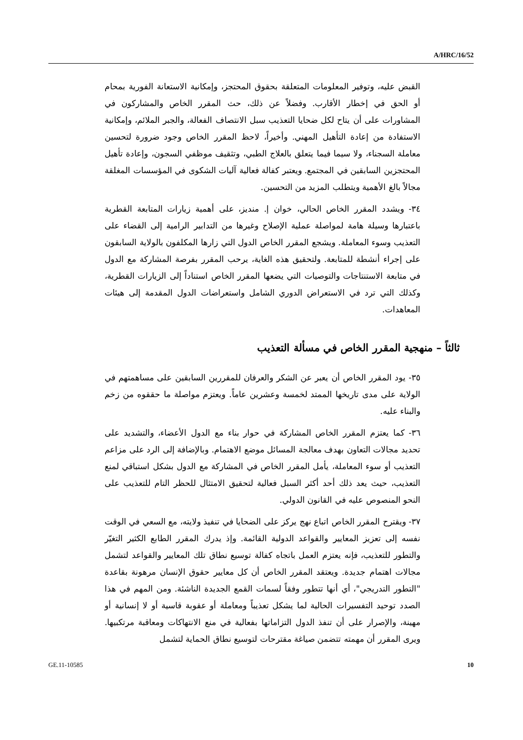A/HRC/16/52
القبض عليه، وتوفير المعلومات المتعلقة بحقوق المحتجز، وإمكانية الاستعانة الفورية بمحام أو الحق في إخطار الأقارب. وفضلاً عن ذلك، حث المقرر الخاص والمشاركون في المشاورات على أن يتاح لكل ضحايا التعذيب سبل الانتصاف الفعالة، والجبر الملائم، وإمكانية الاستفادة من إعادة التأهيل المهني. وأخيراً، لاحظ المقرر الخاص وجود ضرورة لتحسين معاملة السجناء، ولا سيما فيما يتعلق بالعلاج الطبي، وتثقيف موظفي السجون، وإعادة تأهيل المحتجزين السابقين في المجتمع. ويعتبر كفالة فعالية آليات الشكوى في المؤسسات المغلقة مجالاً بالغ الأهمية ويتطلب المزيد من التحسين.
٣٤- ويشدد المقرر الخاص الحالي، خوان إ. منديز، على أهمية زيارات المتابعة القطرية باعتبارها وسيلة هامة لمواصلة عملية الإصلاح وغيرها من التدابير الرامية إلى القضاء على التعذيب وسوء المعاملة. ويشجع المقرر الخاص الدول التي زارها المكلفون بالولاية السابقون على إجراء أنشطة للمتابعة. ولتحقيق هذه الغاية، يرحب المقرر بفرصة المشاركة مع الدول في متابعة الاستنتاجات والتوصيات التي يضعها المقرر الخاص استناداً إلى الزيارات القطرية، وكذلك التي ترد في الاستعراض الدوري الشامل واستعراضات الدول المقدمة إلى هيئات المعاهدات.
ثالثاً – منهجية المقرر الخاص في مسألة التعذيب
٣٥- يود المقرر الخاص أن يعبر عن الشكر والعرفان للمقررين السابقين على مساهمتهم في الولاية على مدى تاريخها الممتد لخمسة وعشرين عاماً. ويعتزم مواصلة ما حققوه من زخم والبناء عليه.
٣٦- كما يعتزم المقرر الخاص المشاركة في حوار بناء مع الدول الأعضاء، والتشديد على تحديد مجالات التعاون بهدف معالجة المسائل موضع الاهتمام. وبالإضافة إلى الرد على مزاعم التعذيب أو سوء المعاملة، يأمل المقرر الخاص في المشاركة مع الدول بشكل استباقي لمنع التعذيب، حيث يعد ذلك أحد أكثر السبل فعالية لتحقيق الامتثال للحظر التام للتعذيب على النحو المنصوص عليه في القانون الدولي.
٣٧- ويقترح المقرر الخاص اتباع نهج يركز على الضحايا في تنفيذ ولايته، مع السعي في الوقت نفسه إلى تعزيز المعايير والقواعد الدولية القائمة. وإذ يدرك المقرر الطابع الكثير التغيّر والتطور للتعذيب، فإنه يعتزم العمل باتجاه كفالة توسيع نطاق تلك المعايير والقواعد لتشمل مجالات اهتمام جديدة. ويعتقد المقرر الخاص أن كل معايير حقوق الإنسان مرهونة بقاعدة "التطور التدريجي"، أي أنها تتطور وفقاً لسمات القمع الجديدة الناشئة. ومن المهم في هذا الصدد توحيد التفسيرات الحالية لما يشكل تعذيباً ومعاملة أو عقوبة قاسية أو لا إنسانية أو مهينة، والإصرار على أن تنفذ الدول التزاماتها بفعالية في منع الانتهاكات ومعاقبة مرتكبيها. ويرى المقرر أن مهمته تتضمن صياغة مقترحات لتوسيع نطاق الحماية لتشمل
GE.11-10585 10